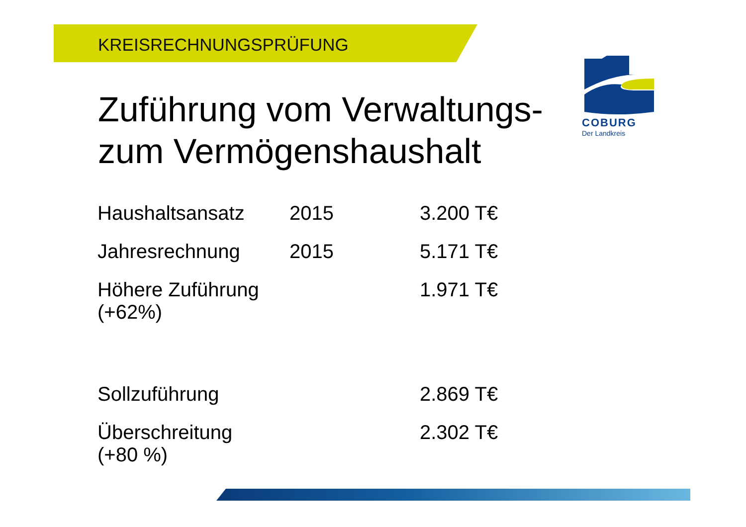KREISRECHNUNGSPRÜFUNG
COBURG
Der Landkreis
Zuführung vom Verwaltungs-
zum Vermögenshaushalt
| Haushaltsansatz | 2015 | 3.200 T€ |
| Jahresrechnung | 2015 | 5.171 T€ |
| Höhere Zuführung (+62%) | | 1.971 T€ |
| Sollzuführung | | 2.869 T€ |
| Überschreitung (+80 %) | | 2.302 T€ |